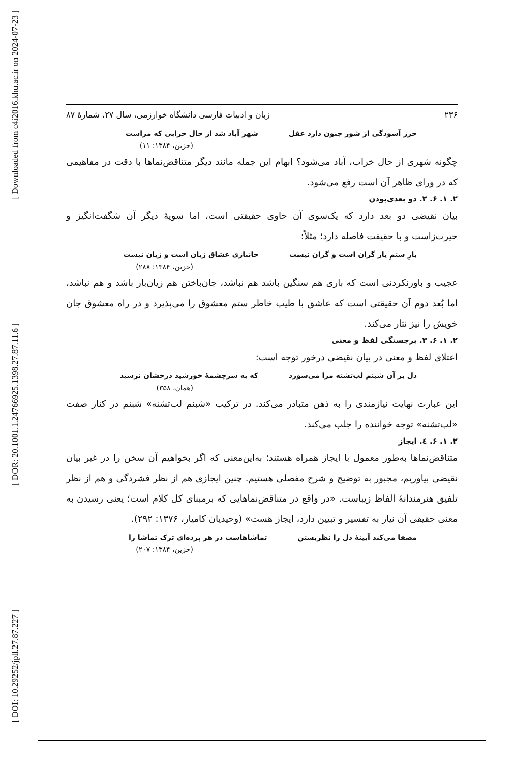[ Downloaded from c4i2016.khu.ac.ir on 2024-07-23 ]
[ DOR: 20.1001.1.24766925.1398.27.87.11.6 ]
[ DOI: 10.29252/jpll.27.87.227 ]
۲۳۶ زبان و ادبیات فارسی دانشگاه خوارزمی، سال ۲۷، شمارهٔ ۸۷
حرز آسودگی از شور جنون دارد عقل شهر آباد شد از حال خرابی که مراست
(حزین، ۱۳۸۴: ۱۱)
چگونه شهری از حال خراب، آباد می‌شود؟ ابهام این جمله مانند دیگر متناقض‌نماها با دقت در مفاهیمی که در ورای ظاهر آن است رفع می‌شود.
۲. ۱. ۶. ۲. دو بعدی‌بودن
بیان نقیضی دو بعد دارد که یک‌سوی آن حاوی حقیقتی است، اما سویهٔ دیگر آن شگفت‌انگیز و حیرت‌زاست و با حقیقت فاصله دارد؛ مثلاً:
بارِ ستمِ یار گران است و گران نیست جانبازی عشاق زیان است و زیان نیست
(حزین، ۱۳۸۴: ۲۸۸)
عجیب و باورنکردنی است که باری هم سنگین باشد هم نباشد، جان‌باختن هم زیان‌بار باشد و هم نباشد، اما بُعد دوم آن حقیقتی است که عاشق با طیب خاطر ستم معشوق را می‌پذیرد و در راه معشوق جان خویش را نیز نثار می‌کند.
۲. ۱. ۶. ۳. برجستگی لفظ و معنی
اعتلای لفظ و معنی در بیان نقیضی درخور توجه است:
دل بر آن شبنم لب‌تشنه مرا می‌سوزد که به سرچشمهٔ خورشید درخشان نرسید
(همان، ۳۵۸)
این عبارت نهایت نیازمندی را به ذهن متبادر می‌کند. در ترکیب «شبنم لب‌تشنه» شبنم در کنار صفت «لب‌تشنه» توجه خواننده را جلب می‌کند.
۲. ۱. ۶. ٤. ایجاز
متناقض‌نماها به‌طور معمول با ایجاز همراه هستند؛ به‌این‌معنی که اگر بخواهیم آن سخن را در غیر بیان نقیضی بیاوریم، مجبور به توضیح و شرح مفصلی هستیم. چنین ایجازی هم از نظر فشردگی و هم از نظر تلفیق هنرمندانهٔ الفاظ زیباست. «در واقع در متناقض‌نماهایی که برمبنای کل کلام است؛ یعنی رسیدن به معنی حقیقی آن نیاز به تفسیر و تبیین دارد، ایجاز هست» (وحیدیان کامیار، ۱۳۷۶: ۲۹۲).
مصفا می‌کند آیینهٔ دل را نظربستن تماشاهاست در هر پرده‌ای ترک تماشا را
(حزین، ۱۳۸۴: ۲۰۷)